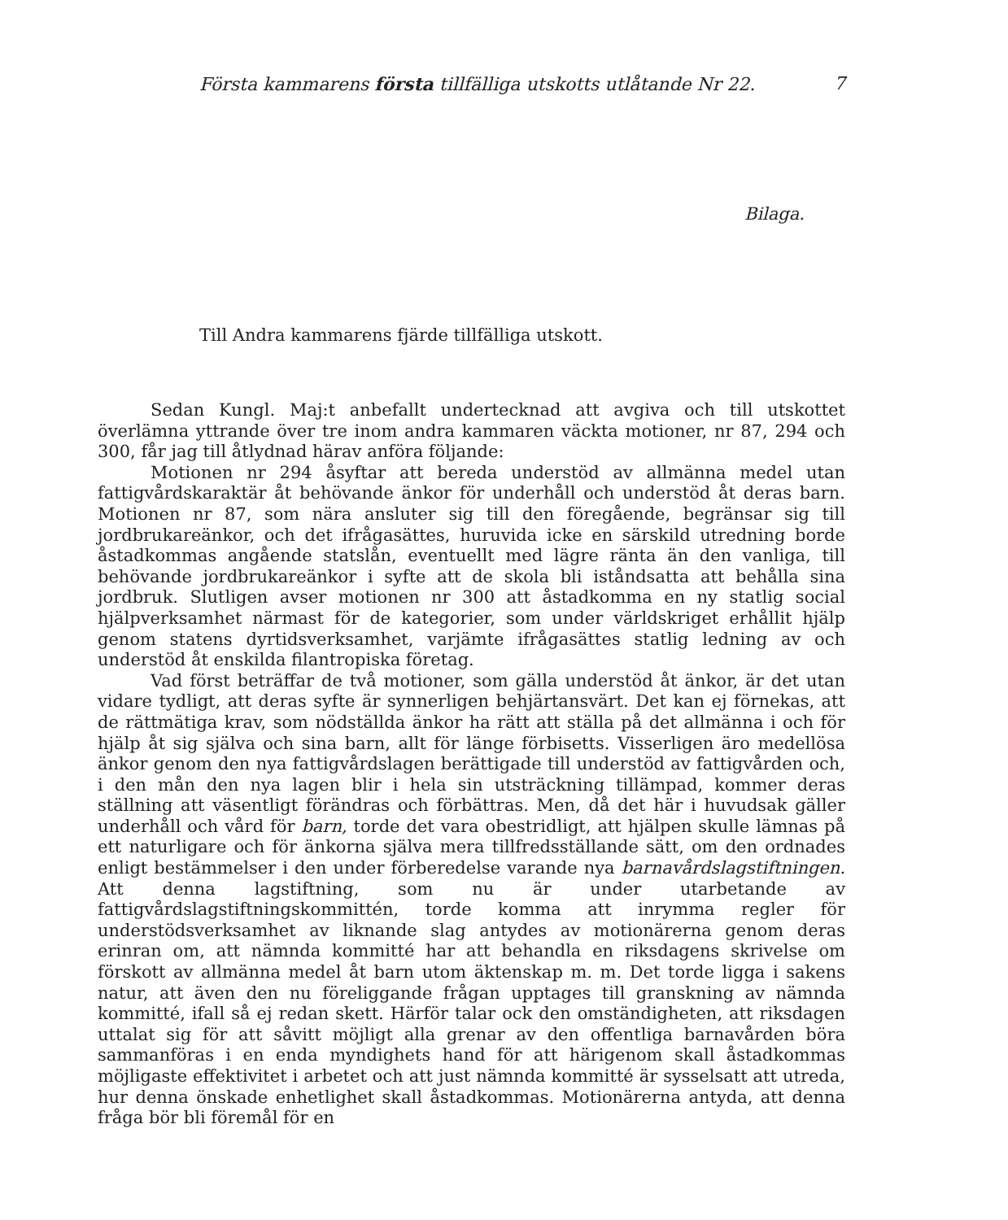Första kammarens första tillfälliga utskotts utlåtande Nr 22. 7
Bilaga.
Till Andra kammarens fjärde tillfälliga utskott.
Sedan Kungl. Maj:t anbefallt undertecknad att avgiva och till utskottet överlämna yttrande över tre inom andra kammaren väckta motioner, nr 87, 294 och 300, får jag till åtlydnad härav anföra följande:
Motionen nr 294 åsyftar att bereda understöd av allmänna medel utan fattigvårdskaraktär åt behövande änkor för underhåll och understöd åt deras barn. Motionen nr 87, som nära ansluter sig till den föregående, begränsar sig till jordbrukareänkor, och det ifrågasättes, huruvida icke en särskild utredning borde åstadkommas angående statslån, eventuellt med lägre ränta än den vanliga, till behövande jordbrukareänkor i syfte att de skola bli iståndsatta att behålla sina jordbruk. Slutligen avser motionen nr 300 att åstadkomma en ny statlig social hjälpverksamhet närmast för de kategorier, som under världskriget erhållit hjälp genom statens dyrtidsverksamhet, varjämte ifrågasättes statlig ledning av och understöd åt enskilda filantropiska företag.
Vad först beträffar de två motioner, som gälla understöd åt änkor, är det utan vidare tydligt, att deras syfte är synnerligen behjärtansvärt. Det kan ej förnekas, att de rättmätiga krav, som nödställda änkor ha rätt att ställa på det allmänna i och för hjälp åt sig själva och sina barn, allt för länge förbisetts. Visserligen äro medellösa änkor genom den nya fattigvårdslagen berättigade till understöd av fattigvården och, i den mån den nya lagen blir i hela sin utsträckning tillämpad, kommer deras ställning att väsentligt förändras och förbättras. Men, då det här i huvudsak gäller underhåll och vård för barn, torde det vara obestridligt, att hjälpen skulle lämnas på ett naturligare och för änkorna själva mera tillfredsställande sätt, om den ordnades enligt bestämmelser i den under förberedelse varande nya barnavårdslagstiftningen. Att denna lagstiftning, som nu är under utarbetande av fattigvårdslagstiftningskommittén, torde komma att inrymma regler för understödsverksamhet av liknande slag antydes av motionärerna genom deras erinran om, att nämnda kommitté har att behandla en riksdagens skrivelse om förskott av allmänna medel åt barn utom äktenskap m. m. Det torde ligga i sakens natur, att även den nu föreliggande frågan upptages till granskning av nämnda kommitté, ifall så ej redan skett. Härför talar ock den omständigheten, att riksdagen uttalat sig för att såvitt möjligt alla grenar av den offentliga barnavården böra sammanföras i en enda myndighets hand för att härigenom skall åstadkommas möjligaste effektivitet i arbetet och att just nämnda kommitté är sysselsatt att utreda, hur denna önskade enhetlighet skall åstadkommas. Motionärerna antyda, att denna fråga bör bli föremål för en